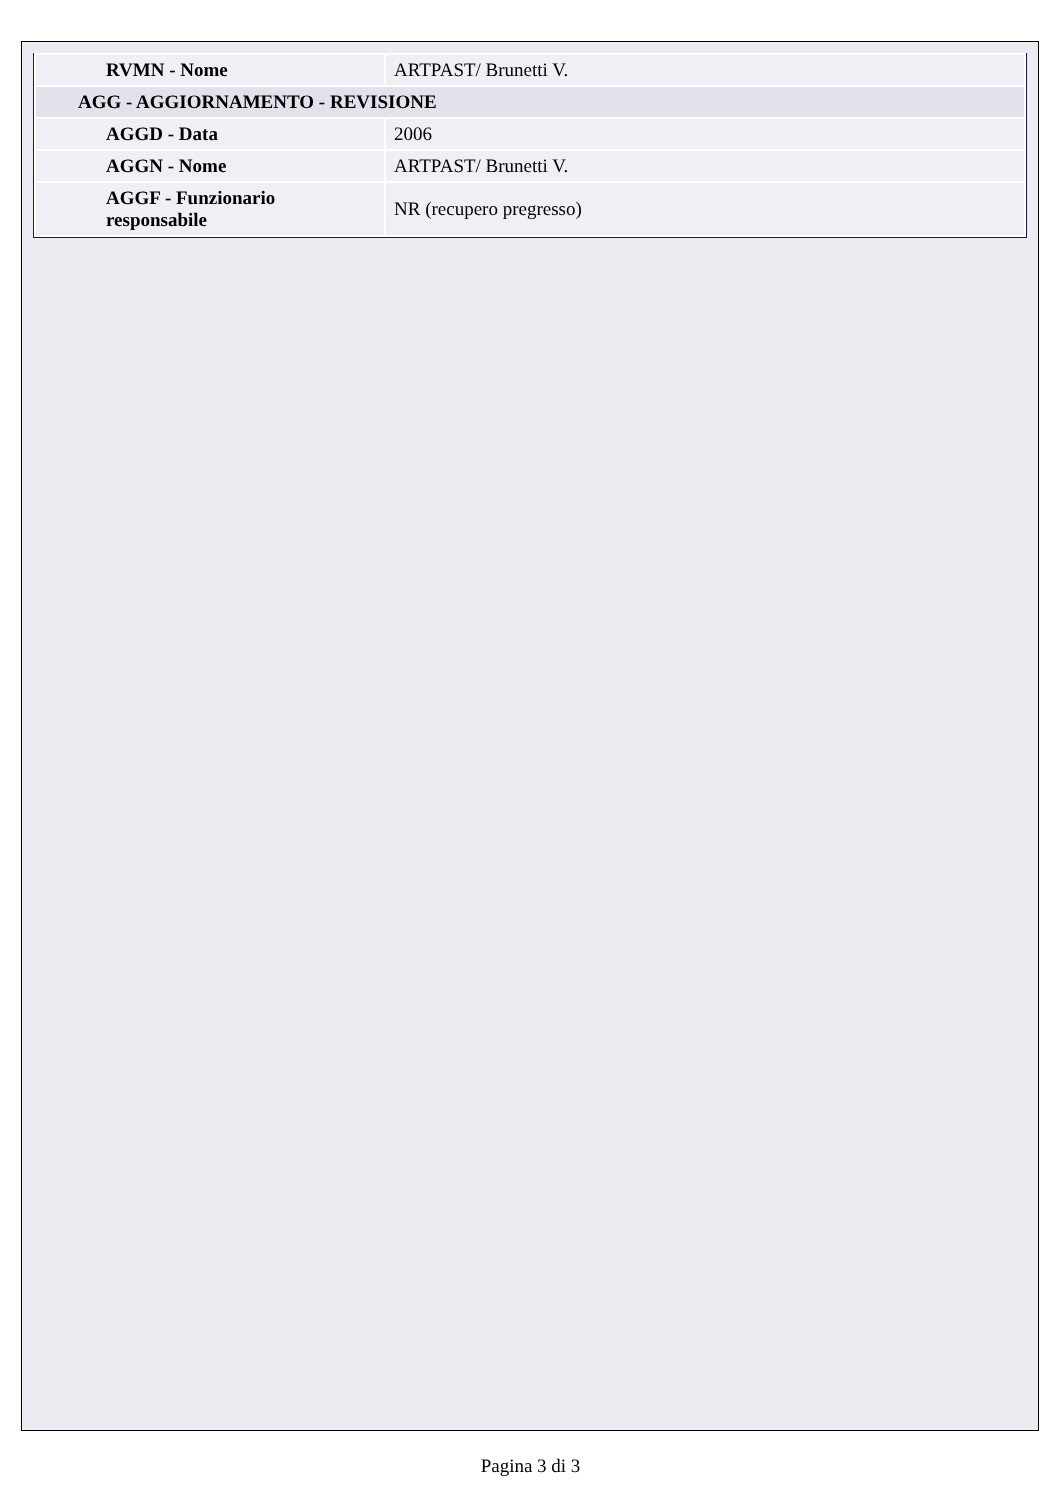| RVMN - Nome | ARTPAST/ Brunetti V. |
| AGG - AGGIORNAMENTO - REVISIONE | |
| AGGD - Data | 2006 |
| AGGN - Nome | ARTPAST/ Brunetti V. |
| AGGF - Funzionario responsabile | NR (recupero pregresso) |
Pagina 3 di 3